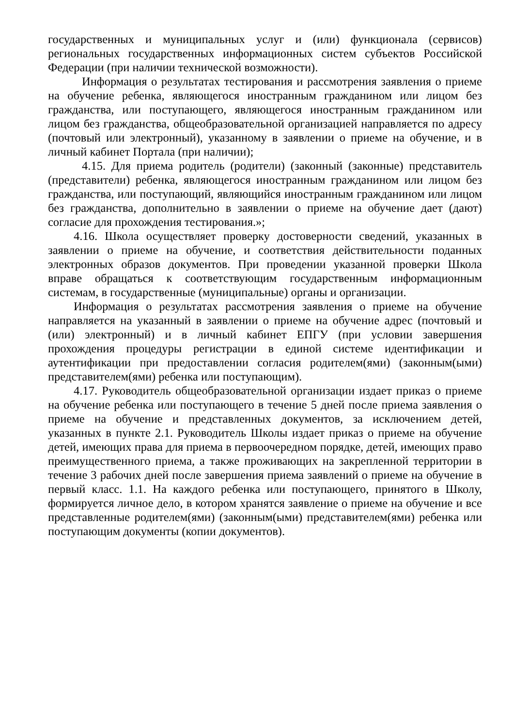государственных и муниципальных услуг и (или) функционала (сервисов) региональных государственных информационных систем субъектов Российской Федерации (при наличии технической возможности).
Информация о результатах тестирования и рассмотрения заявления о приеме на обучение ребенка, являющегося иностранным гражданином или лицом без гражданства, или поступающего, являющегося иностранным гражданином или лицом без гражданства, общеобразовательной организацией направляется по адресу (почтовый или электронный), указанному в заявлении о приеме на обучение, и в личный кабинет Портала (при наличии);
4.15. Для приема родитель (родители) (законный (законные) представитель (представители) ребенка, являющегося иностранным гражданином или лицом без гражданства, или поступающий, являющийся иностранным гражданином или лицом без гражданства, дополнительно в заявлении о приеме на обучение дает (дают) согласие для прохождения тестирования.»;
4.16. Школа осуществляет проверку достоверности сведений, указанных в заявлении о приеме на обучение, и соответствия действительности поданных электронных образов документов. При проведении указанной проверки Школа вправе обращаться к соответствующим государственным информационным системам, в государственные (муниципальные) органы и организации.
Информация о результатах рассмотрения заявления о приеме на обучение направляется на указанный в заявлении о приеме на обучение адрес (почтовый и (или) электронный) и в личный кабинет ЕПГУ (при условии завершения прохождения процедуры регистрации в единой системе идентификации и аутентификации при предоставлении согласия родителем(ями) (законным(ыми) представителем(ями) ребенка или поступающим).
4.17. Руководитель общеобразовательной организации издает приказ о приеме на обучение ребенка или поступающего в течение 5 дней после приема заявления о приеме на обучение и представленных документов, за исключением детей, указанных в пункте 2.1. Руководитель Школы издает приказ о приеме на обучение детей, имеющих права для приема в первоочередном порядке, детей, имеющих право преимущественного приема, а также проживающих на закрепленной территории в течение 3 рабочих дней после завершения приема заявлений о приеме на обучение в первый класс. 1.1. На каждого ребенка или поступающего, принятого в Школу, формируется личное дело, в котором хранятся заявление о приеме на обучение и все представленные родителем(ями) (законным(ыми) представителем(ями) ребенка или поступающим документы (копии документов).